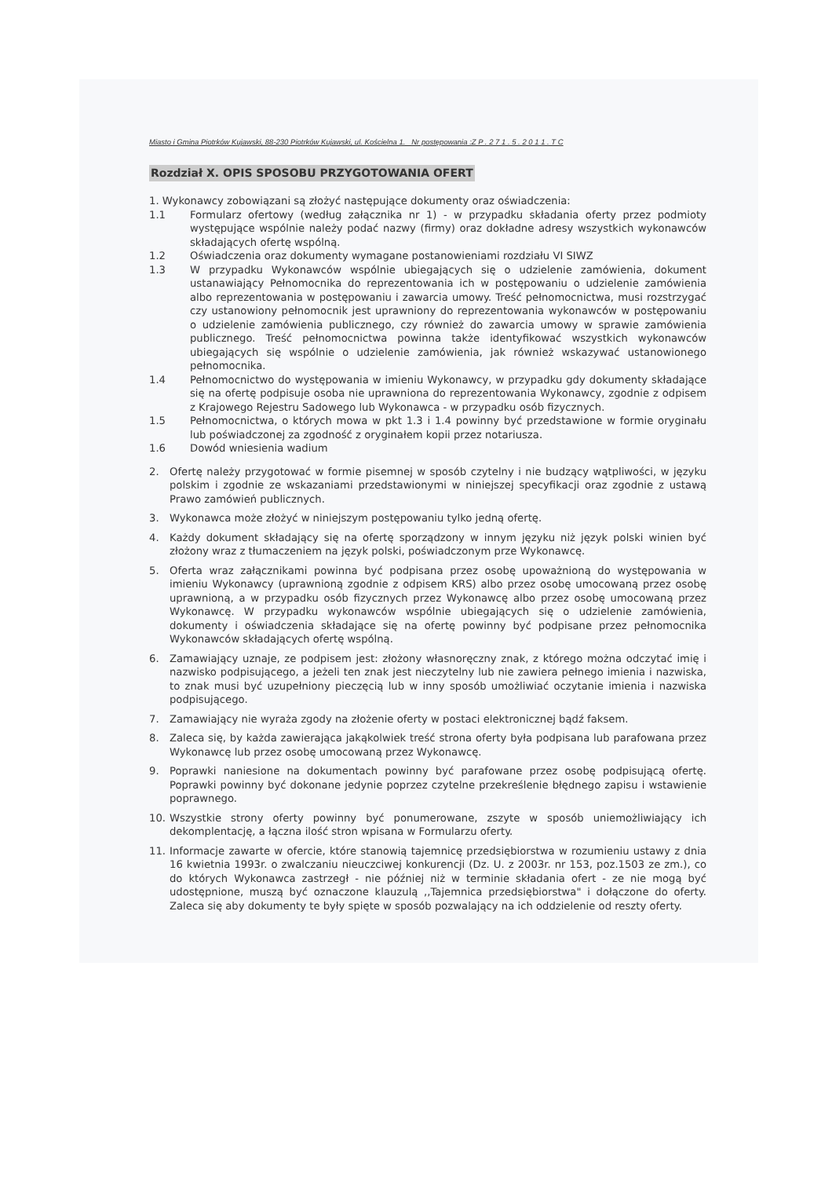Miasto i Gmina Piotrków Kujawski, 88-230 Piotrków Kujawski, ul. Kościelna 1. Nr postępowania :Z P . 2 7 1 . 5 . 2 0 1 1 . T C
Rozdział X. OPIS SPOSOBU PRZYGOTOWANIA OFERT
1. Wykonawcy zobowiązani są złożyć następujące dokumenty oraz oświadczenia:
1.1 Formularz ofertowy (według załącznika nr 1) - w przypadku składania oferty przez podmioty występujące wspólnie należy podać nazwy (firmy) oraz dokładne adresy wszystkich wykonawców składających ofertę wspólną.
1.2 Oświadczenia oraz dokumenty wymagane postanowieniami rozdziału VI SIWZ
1.3 W przypadku Wykonawców wspólnie ubiegających się o udzielenie zamówienia, dokument ustanawiający Pełnomocnika do reprezentowania ich w postępowaniu o udzielenie zamówienia albo reprezentowania w postępowaniu i zawarcia umowy. Treść pełnomocnictwa, musi rozstrzygać czy ustanowiony pełnomocnik jest uprawniony do reprezentowania wykonawców w postępowaniu o udzielenie zamówienia publicznego, czy również do zawarcia umowy w sprawie zamówienia publicznego. Treść pełnomocnictwa powinna także identyfikować wszystkich wykonawców ubiegających się wspólnie o udzielenie zamówienia, jak również wskazywać ustanowionego pełnomocnika.
1.4 Pełnomocnictwo do występowania w imieniu Wykonawcy, w przypadku gdy dokumenty składające się na ofertę podpisuje osoba nie uprawniona do reprezentowania Wykonawcy, zgodnie z odpisem z Krajowego Rejestru Sadowego lub Wykonawca - w przypadku osób fizycznych.
1.5 Pełnomocnictwa, o których mowa w pkt 1.3 i 1.4 powinny być przedstawione w formie oryginału lub poświadczonej za zgodność z oryginałem kopii przez notariusza.
1.6 Dowód wniesienia wadium
2. Ofertę należy przygotować w formie pisemnej w sposób czytelny i nie budzący wątpliwości, w języku polskim i zgodnie ze wskazaniami przedstawionymi w niniejszej specyfikacji oraz zgodnie z ustawą Prawo zamówień publicznych.
3. Wykonawca może złożyć w niniejszym postępowaniu tylko jedną ofertę.
4. Każdy dokument składający się na ofertę sporządzony w innym języku niż język polski winien być złożony wraz z tłumaczeniem na język polski, poświadczonym prze Wykonawcę.
5. Oferta wraz załącznikami powinna być podpisana przez osobę upoważnioną do występowania w imieniu Wykonawcy (uprawnioną zgodnie z odpisem KRS) albo przez osobę umocowaną przez osobę uprawnioną, a w przypadku osób fizycznych przez Wykonawcę albo przez osobę umocowaną przez Wykonawcę. W przypadku wykonawców wspólnie ubiegających się o udzielenie zamówienia, dokumenty i oświadczenia składające się na ofertę powinny być podpisane przez pełnomocnika Wykonawców składających ofertę wspólną.
6. Zamawiający uznaje, ze podpisem jest: złożony własnoręczny znak, z którego można odczytać imię i nazwisko podpisującego, a jeżeli ten znak jest nieczytelny lub nie zawiera pełnego imienia i nazwiska, to znak musi być uzupełniony pieczęcią lub w inny sposób umożliwiać oczytanie imienia i nazwiska podpisującego.
7. Zamawiający nie wyraża zgody na złożenie oferty w postaci elektronicznej bądź faksem.
8. Zaleca się, by każda zawierająca jakąkolwiek treść strona oferty była podpisana lub parafowana przez Wykonawcę lub przez osobę umocowaną przez Wykonawcę.
9. Poprawki naniesione na dokumentach powinny być parafowane przez osobę podpisującą ofertę. Poprawki powinny być dokonane jedynie poprzez czytelne przekreślenie błędnego zapisu i wstawienie poprawnego.
10. Wszystkie strony oferty powinny być ponumerowane, zszyte w sposób uniemożliwiający ich dekomplentację, a łączna ilość stron wpisana w Formularzu oferty.
11. Informacje zawarte w ofercie, które stanowią tajemnicę przedsiębiorstwa w rozumieniu ustawy z dnia 16 kwietnia 1993r. o zwalczaniu nieuczciwej konkurencji (Dz. U. z 2003r. nr 153, poz.1503 ze zm.), co do których Wykonawca zastrzegł - nie później niż w terminie składania ofert - ze nie mogą być udostępnione, muszą być oznaczone klauzulą ,,Tajemnica przedsiębiorstwa" i dołączone do oferty. Zaleca się aby dokumenty te były spięte w sposób pozwalający na ich oddzielenie od reszty oferty.